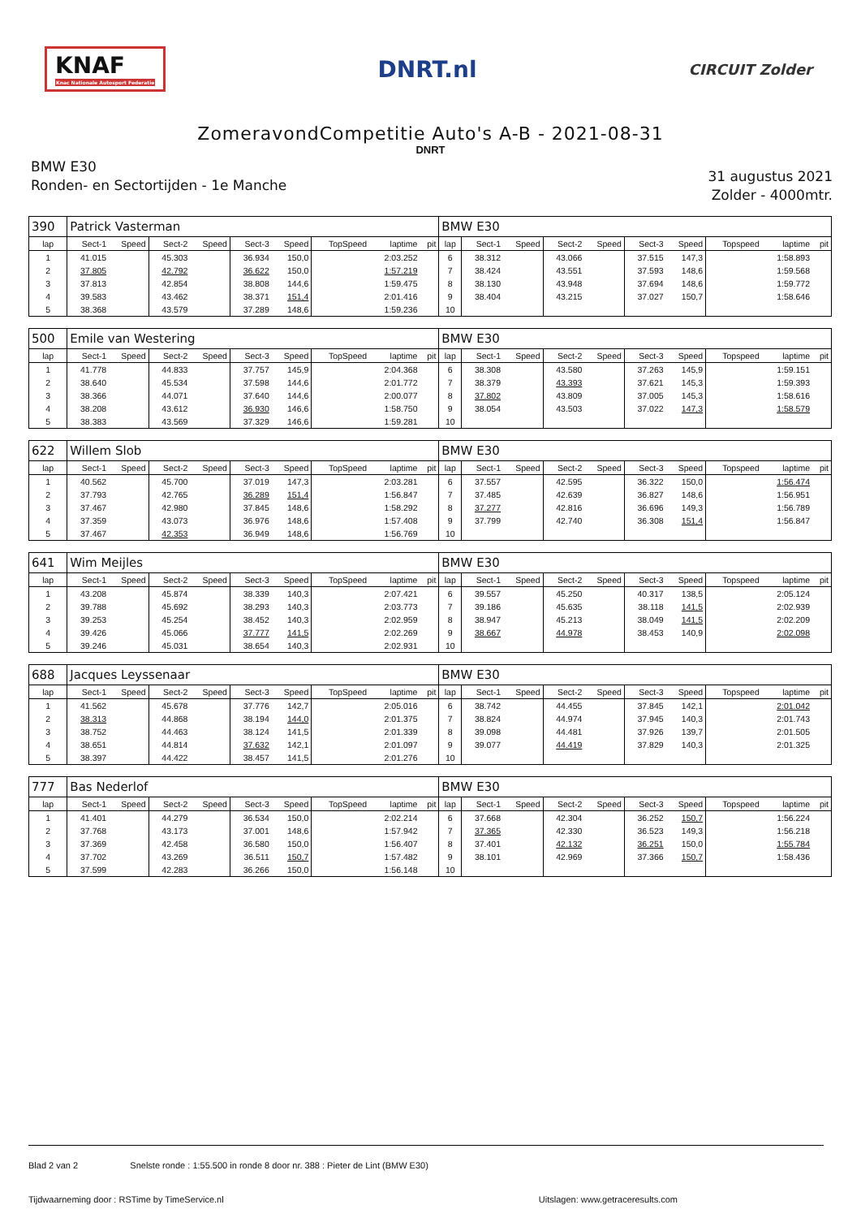KNAF
Knac Nationale Autosport Federatie
DNRT.nl
CIRCUIT Zolder
ZomeravondCompetitie Auto's A-B - 2021-08-31
DNRT
BMW E30
Ronden- en Sectortijden - 1e Manche
31 augustus 2021
Zolder - 4000mtr.
| 390 | Patrick Vasterman | | | | | | | | | BMW E30 | | | | | | | | | |
| lap | Sect-1 | Speed | Sect-2 | Speed | Sect-3 | Speed | TopSpeed | laptime | pit | lap | Sect-1 | Speed | Sect-2 | Speed | Sect-3 | Speed | Topspeed | laptime | pit |
| 1 | 41.015 | | 45.303 | | 36.934 | 150,0 | | 2:03.252 | | 6 | 38.312 | | 43.066 | | 37.515 | 147,3 | | 1:58.893 | |
| 2 | 37.805 | | 42.792 | | 36.622 | 150,0 | | 1:57.219 | | 7 | 38.424 | | 43.551 | | 37.593 | 148,6 | | 1:59.568 | |
| 3 | 37.813 | | 42.854 | | 38.808 | 144,6 | | 1:59.475 | | 8 | 38.130 | | 43.948 | | 37.694 | 148,6 | | 1:59.772 | |
| 4 | 39.583 | | 43.462 | | 38.371 | 151,4 | | 2:01.416 | | 9 | 38.404 | | 43.215 | | 37.027 | 150,7 | | 1:58.646 | |
| 5 | 38.368 | | 43.579 | | 37.289 | 148,6 | | 1:59.236 | | 10 | | | | | | | | | |
| 500 | Emile van Westering | | | | | | | | | BMW E30 | | | | | | | | | |
| lap | Sect-1 | Speed | Sect-2 | Speed | Sect-3 | Speed | TopSpeed | laptime | pit | lap | Sect-1 | Speed | Sect-2 | Speed | Sect-3 | Speed | Topspeed | laptime | pit |
| 1 | 41.778 | | 44.833 | | 37.757 | 145,9 | | 2:04.368 | | 6 | 38.308 | | 43.580 | | 37.263 | 145,9 | | 1:59.151 | |
| 2 | 38.640 | | 45.534 | | 37.598 | 144,6 | | 2:01.772 | | 7 | 38.379 | | 43.393 | | 37.621 | 145,3 | | 1:59.393 | |
| 3 | 38.366 | | 44.071 | | 37.640 | 144,6 | | 2:00.077 | | 8 | 37.802 | | 43.809 | | 37.005 | 145,3 | | 1:58.616 | |
| 4 | 38.208 | | 43.612 | | 36.930 | 146,6 | | 1:58.750 | | 9 | 38.054 | | 43.503 | | 37.022 | 147,3 | | 1:58.579 | |
| 5 | 38.383 | | 43.569 | | 37.329 | 146,6 | | 1:59.281 | | 10 | | | | | | | | | |
| 622 | Willem Slob | | | | | | | | | BMW E30 | | | | | | | | | |
| lap | Sect-1 | Speed | Sect-2 | Speed | Sect-3 | Speed | TopSpeed | laptime | pit | lap | Sect-1 | Speed | Sect-2 | Speed | Sect-3 | Speed | Topspeed | laptime | pit |
| 1 | 40.562 | | 45.700 | | 37.019 | 147,3 | | 2:03.281 | | 6 | 37.557 | | 42.595 | | 36.322 | 150,0 | | 1:56.474 | |
| 2 | 37.793 | | 42.765 | | 36.289 | 151,4 | | 1:56.847 | | 7 | 37.485 | | 42.639 | | 36.827 | 148,6 | | 1:56.951 | |
| 3 | 37.467 | | 42.980 | | 37.845 | 148,6 | | 1:58.292 | | 8 | 37.277 | | 42.816 | | 36.696 | 149,3 | | 1:56.789 | |
| 4 | 37.359 | | 43.073 | | 36.976 | 148,6 | | 1:57.408 | | 9 | 37.799 | | 42.740 | | 36.308 | 151,4 | | 1:56.847 | |
| 5 | 37.467 | | 42.353 | | 36.949 | 148,6 | | 1:56.769 | | 10 | | | | | | | | | |
| 641 | Wim Meijles | | | | | | | | | BMW E30 | | | | | | | | | |
| lap | Sect-1 | Speed | Sect-2 | Speed | Sect-3 | Speed | TopSpeed | laptime | pit | lap | Sect-1 | Speed | Sect-2 | Speed | Sect-3 | Speed | Topspeed | laptime | pit |
| 1 | 43.208 | | 45.874 | | 38.339 | 140,3 | | 2:07.421 | | 6 | 39.557 | | 45.250 | | 40.317 | 138,5 | | 2:05.124 | |
| 2 | 39.788 | | 45.692 | | 38.293 | 140,3 | | 2:03.773 | | 7 | 39.186 | | 45.635 | | 38.118 | 141,5 | | 2:02.939 | |
| 3 | 39.253 | | 45.254 | | 38.452 | 140,3 | | 2:02.959 | | 8 | 38.947 | | 45.213 | | 38.049 | 141,5 | | 2:02.209 | |
| 4 | 39.426 | | 45.066 | | 37.777 | 141,5 | | 2:02.269 | | 9 | 38.667 | | 44.978 | | 38.453 | 140,9 | | 2:02.098 | |
| 5 | 39.246 | | 45.031 | | 38.654 | 140,3 | | 2:02.931 | | 10 | | | | | | | | | |
| 688 | Jacques Leyssenaar | | | | | | | | | BMW E30 | | | | | | | | | |
| lap | Sect-1 | Speed | Sect-2 | Speed | Sect-3 | Speed | TopSpeed | laptime | pit | lap | Sect-1 | Speed | Sect-2 | Speed | Sect-3 | Speed | Topspeed | laptime | pit |
| 1 | 41.562 | | 45.678 | | 37.776 | 142,7 | | 2:05.016 | | 6 | 38.742 | | 44.455 | | 37.845 | 142,1 | | 2:01.042 | |
| 2 | 38.313 | | 44.868 | | 38.194 | 144,0 | | 2:01.375 | | 7 | 38.824 | | 44.974 | | 37.945 | 140,3 | | 2:01.743 | |
| 3 | 38.752 | | 44.463 | | 38.124 | 141,5 | | 2:01.339 | | 8 | 39.098 | | 44.481 | | 37.926 | 139,7 | | 2:01.505 | |
| 4 | 38.651 | | 44.814 | | 37.632 | 142,1 | | 2:01.097 | | 9 | 39.077 | | 44.419 | | 37.829 | 140,3 | | 2:01.325 | |
| 5 | 38.397 | | 44.422 | | 38.457 | 141,5 | | 2:01.276 | | 10 | | | | | | | | | |
| 777 | Bas Nederlof | | | | | | | | | BMW E30 | | | | | | | | | |
| lap | Sect-1 | Speed | Sect-2 | Speed | Sect-3 | Speed | TopSpeed | laptime | pit | lap | Sect-1 | Speed | Sect-2 | Speed | Sect-3 | Speed | Topspeed | laptime | pit |
| 1 | 41.401 | | 44.279 | | 36.534 | 150,0 | | 2:02.214 | | 6 | 37.668 | | 42.304 | | 36.252 | 150,7 | | 1:56.224 | |
| 2 | 37.768 | | 43.173 | | 37.001 | 148,6 | | 1:57.942 | | 7 | 37.365 | | 42.330 | | 36.523 | 149,3 | | 1:56.218 | |
| 3 | 37.369 | | 42.458 | | 36.580 | 150,0 | | 1:56.407 | | 8 | 37.401 | | 42.132 | | 36.251 | 150,0 | | 1:55.784 | |
| 4 | 37.702 | | 43.269 | | 36.511 | 150,7 | | 1:57.482 | | 9 | 38.101 | | 42.969 | | 37.366 | 150,7 | | 1:58.436 | |
| 5 | 37.599 | | 42.283 | | 36.266 | 150,0 | | 1:56.148 | | 10 | | | | | | | | | |
Blad 2 van 2 Snelste ronde : 1:55.500 in ronde 8 door nr. 388 : Pieter de Lint (BMW E30)
Tijdwaarneming door : RSTime by TimeService.nl Uitslagen: www.getraceresults.com